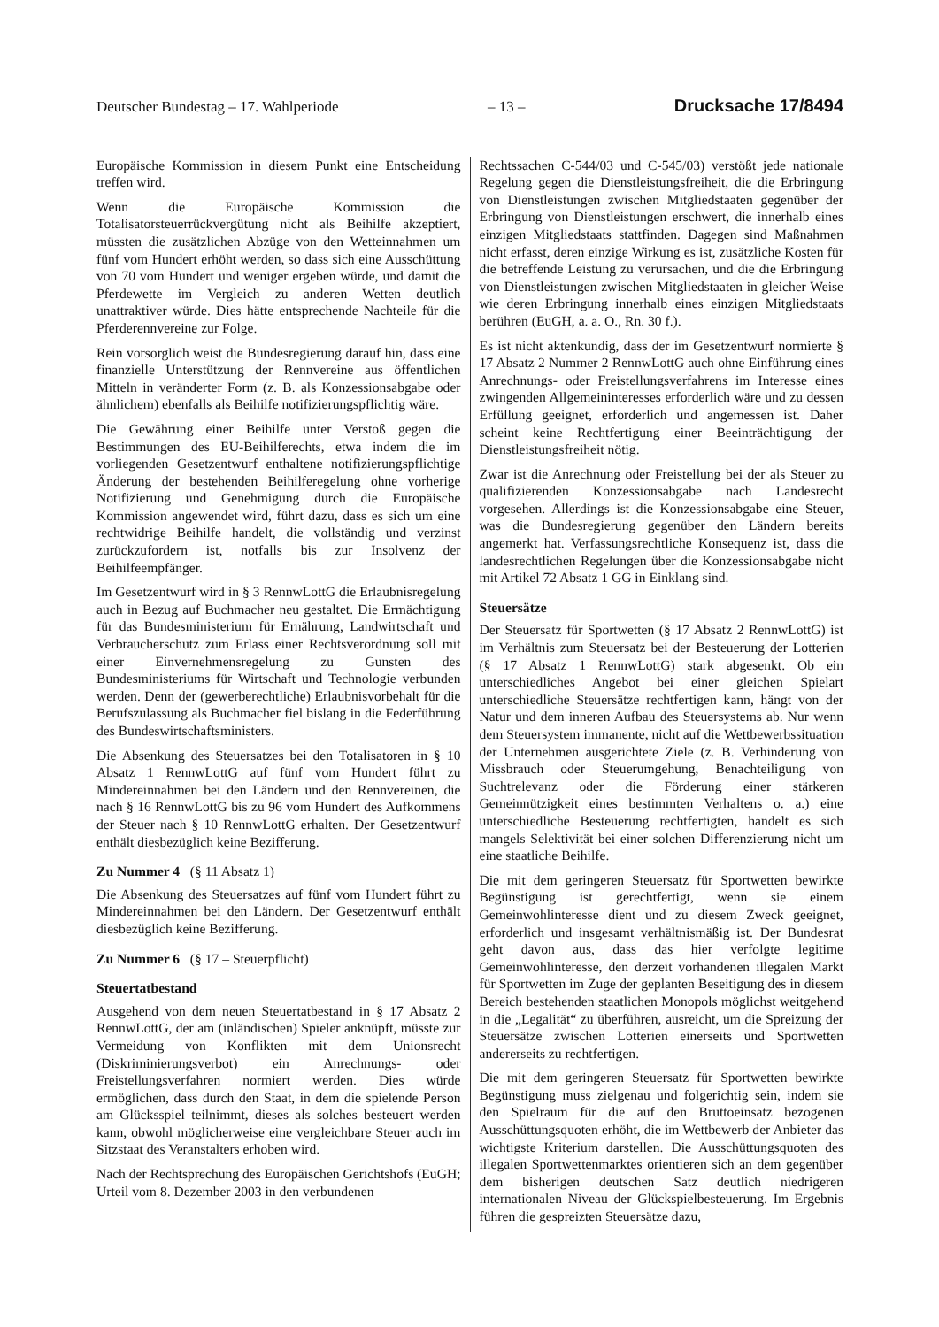Deutscher Bundestag – 17. Wahlperiode – 13 – Drucksache 17/8494
Europäische Kommission in diesem Punkt eine Entscheidung treffen wird.
Wenn die Europäische Kommission die Totalisatorsteuerrückvergütung nicht als Beihilfe akzeptiert, müssten die zusätzlichen Abzüge von den Wetteinnahmen um fünf vom Hundert erhöht werden, so dass sich eine Ausschüttung von 70 vom Hundert und weniger ergeben würde, und damit die Pferdewette im Vergleich zu anderen Wetten deutlich unattraktiver würde. Dies hätte entsprechende Nachteile für die Pferderennvereine zur Folge.
Rein vorsorglich weist die Bundesregierung darauf hin, dass eine finanzielle Unterstützung der Rennvereine aus öffentlichen Mitteln in veränderter Form (z. B. als Konzessionsabgabe oder ähnlichem) ebenfalls als Beihilfe notifizierungspflichtig wäre.
Die Gewährung einer Beihilfe unter Verstoß gegen die Bestimmungen des EU-Beihilferechts, etwa indem die im vorliegenden Gesetzentwurf enthaltene notifizierungspflichtige Änderung der bestehenden Beihilferegelung ohne vorherige Notifizierung und Genehmigung durch die Europäische Kommission angewendet wird, führt dazu, dass es sich um eine rechtwidrige Beihilfe handelt, die vollständig und verzinst zurückzufordern ist, notfalls bis zur Insolvenz der Beihilfeempfänger.
Im Gesetzentwurf wird in § 3 RennwLottG die Erlaubnisregelung auch in Bezug auf Buchmacher neu gestaltet. Die Ermächtigung für das Bundesministerium für Ernährung, Landwirtschaft und Verbraucherschutz zum Erlass einer Rechtsverordnung soll mit einer Einvernehmensregelung zu Gunsten des Bundesministeriums für Wirtschaft und Technologie verbunden werden. Denn der (gewerberechtliche) Erlaubnisvorbehalt für die Berufszulassung als Buchmacher fiel bislang in die Federführung des Bundeswirtschaftsministers.
Die Absenkung des Steuersatzes bei den Totalisatoren in § 10 Absatz 1 RennwLottG auf fünf vom Hundert führt zu Mindereinnahmen bei den Ländern und den Rennvereinen, die nach § 16 RennwLottG bis zu 96 vom Hundert des Aufkommens der Steuer nach § 10 RennwLottG erhalten. Der Gesetzentwurf enthält diesbezüglich keine Bezifferung.
Zu Nummer 4 (§ 11 Absatz 1)
Die Absenkung des Steuersatzes auf fünf vom Hundert führt zu Mindereinnahmen bei den Ländern. Der Gesetzentwurf enthält diesbezüglich keine Bezifferung.
Zu Nummer 6 (§ 17 – Steuerpflicht)
Steuertatbestand
Ausgehend von dem neuen Steuertatbestand in § 17 Absatz 2 RennwLottG, der am (inländischen) Spieler anknüpft, müsste zur Vermeidung von Konflikten mit dem Unionsrecht (Diskriminierungsverbot) ein Anrechnungs- oder Freistellungsverfahren normiert werden. Dies würde ermöglichen, dass durch den Staat, in dem die spielende Person am Glücksspiel teilnimmt, dieses als solches besteuert werden kann, obwohl möglicherweise eine vergleichbare Steuer auch im Sitzstaat des Veranstalters erhoben wird.
Nach der Rechtsprechung des Europäischen Gerichtshofs (EuGH; Urteil vom 8. Dezember 2003 in den verbundenen
Rechtssachen C-544/03 und C-545/03) verstößt jede nationale Regelung gegen die Dienstleistungsfreiheit, die die Erbringung von Dienstleistungen zwischen Mitgliedstaaten gegenüber der Erbringung von Dienstleistungen erschwert, die innerhalb eines einzigen Mitgliedstaats stattfinden. Dagegen sind Maßnahmen nicht erfasst, deren einzige Wirkung es ist, zusätzliche Kosten für die betreffende Leistung zu verursachen, und die die Erbringung von Dienstleistungen zwischen Mitgliedstaaten in gleicher Weise wie deren Erbringung innerhalb eines einzigen Mitgliedstaats berühren (EuGH, a. a. O., Rn. 30 f.).
Es ist nicht aktenkundig, dass der im Gesetzentwurf normierte § 17 Absatz 2 Nummer 2 RennwLottG auch ohne Einführung eines Anrechnungs- oder Freistellungsverfahrens im Interesse eines zwingenden Allgemeininteresses erforderlich wäre und zu dessen Erfüllung geeignet, erforderlich und angemessen ist. Daher scheint keine Rechtfertigung einer Beeinträchtigung der Dienstleistungsfreiheit nötig.
Zwar ist die Anrechnung oder Freistellung bei der als Steuer zu qualifizierenden Konzessionsabgabe nach Landesrecht vorgesehen. Allerdings ist die Konzessionsabgabe eine Steuer, was die Bundesregierung gegenüber den Ländern bereits angemerkt hat. Verfassungsrechtliche Konsequenz ist, dass die landesrechtlichen Regelungen über die Konzessionsabgabe nicht mit Artikel 72 Absatz 1 GG in Einklang sind.
Steuersätze
Der Steuersatz für Sportwetten (§ 17 Absatz 2 RennwLottG) ist im Verhältnis zum Steuersatz bei der Besteuerung der Lotterien (§ 17 Absatz 1 RennwLottG) stark abgesenkt. Ob ein unterschiedliches Angebot bei einer gleichen Spielart unterschiedliche Steuersätze rechtfertigen kann, hängt von der Natur und dem inneren Aufbau des Steuersystems ab. Nur wenn dem Steuersystem immanente, nicht auf die Wettbewerbssituation der Unternehmen ausgerichtete Ziele (z. B. Verhinderung von Missbrauch oder Steuerumgehung, Benachteiligung von Suchtrelevanz oder die Förderung einer stärkeren Gemeinnützigkeit eines bestimmten Verhaltens o. a.) eine unterschiedliche Besteuerung rechtfertigten, handelt es sich mangels Selektivität bei einer solchen Differenzierung nicht um eine staatliche Beihilfe.
Die mit dem geringeren Steuersatz für Sportwetten bewirkte Begünstigung ist gerechtfertigt, wenn sie einem Gemeinwohlinteresse dient und zu diesem Zweck geeignet, erforderlich und insgesamt verhältnismäßig ist. Der Bundesrat geht davon aus, dass das hier verfolgte legitime Gemeinwohlinteresse, den derzeit vorhandenen illegalen Markt für Sportwetten im Zuge der geplanten Beseitigung des in diesem Bereich bestehenden staatlichen Monopols möglichst weitgehend in die „Legalität“ zu überführen, ausreicht, um die Spreizung der Steuersätze zwischen Lotterien einerseits und Sportwetten andererseits zu rechtfertigen.
Die mit dem geringeren Steuersatz für Sportwetten bewirkte Begünstigung muss zielgenau und folgerichtig sein, indem sie den Spielraum für die auf den Bruttoeinsatz bezogenen Ausschüttungsquoten erhöht, die im Wettbewerb der Anbieter das wichtigste Kriterium darstellen. Die Ausschüttungsquoten des illegalen Sportwettenmarktes orientieren sich an dem gegenüber dem bisherigen deutschen Satz deutlich niedrigeren internationalen Niveau der Glückspielbesteuerung. Im Ergebnis führen die gespreizten Steuersätze dazu,